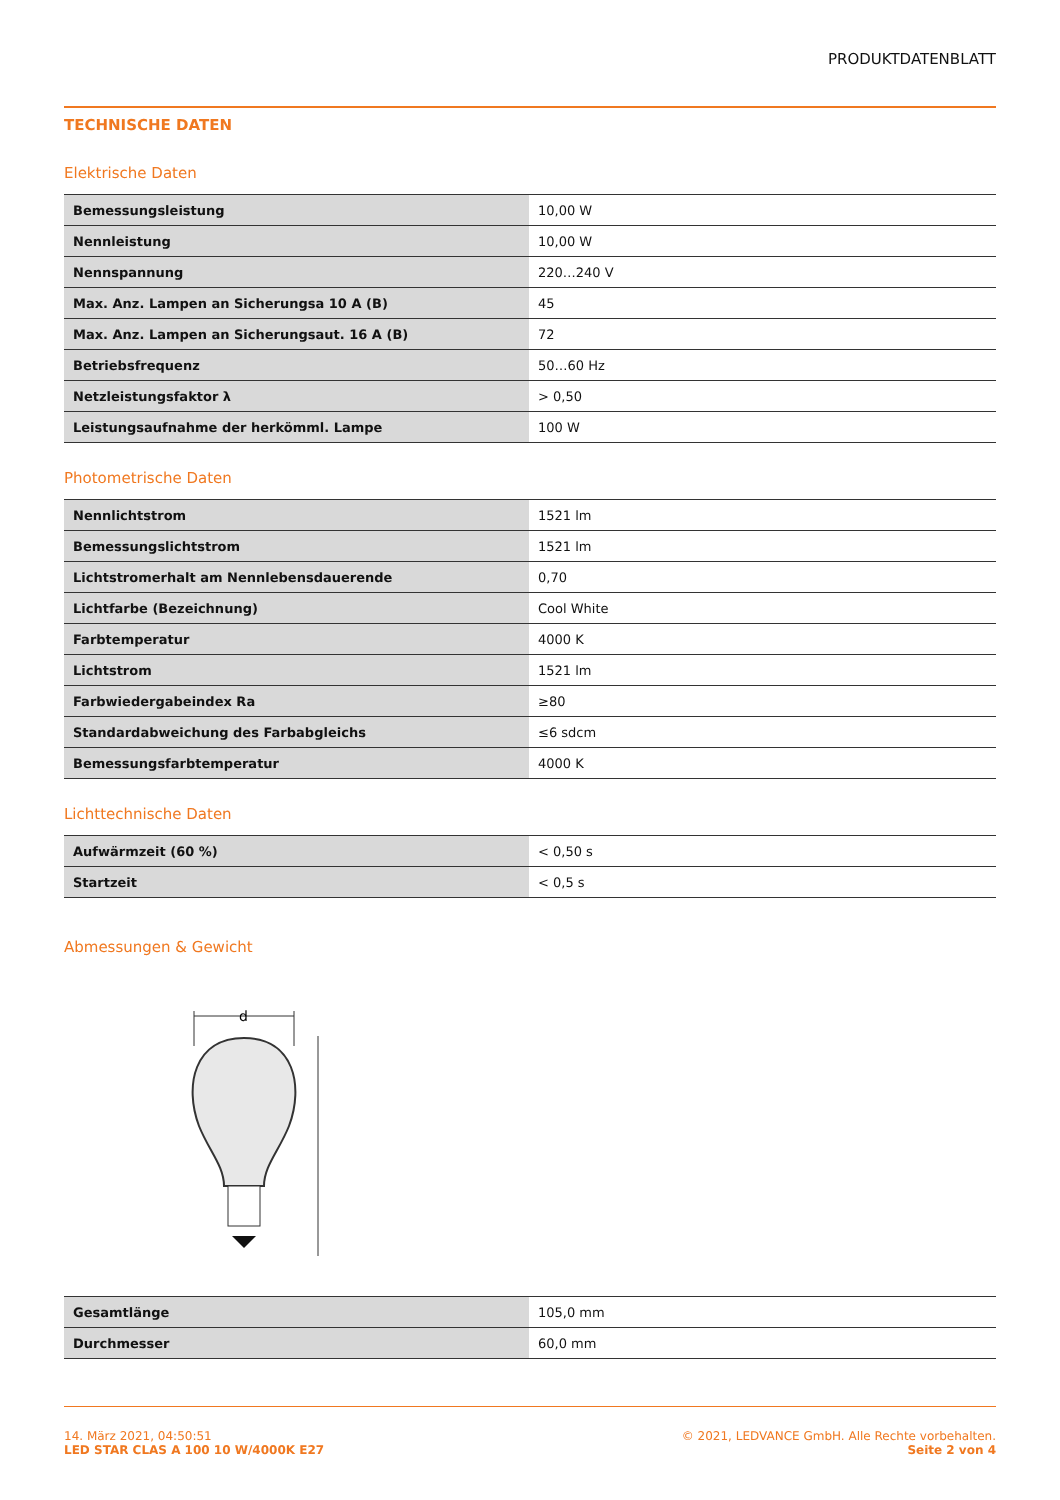PRODUKTDATENBLATT
TECHNISCHE DATEN
Elektrische Daten
| Bemessungsleistung | 10,00 W |
| Nennleistung | 10,00 W |
| Nennspannung | 220…240 V |
| Max. Anz. Lampen an Sicherungsa 10 A (B) | 45 |
| Max. Anz. Lampen an Sicherungsaut. 16 A (B) | 72 |
| Betriebsfrequenz | 50…60 Hz |
| Netzleistungsfaktor λ | > 0,50 |
| Leistungsaufnahme der herkömml. Lampe | 100 W |
Photometrische Daten
| Nennlichtstrom | 1521 lm |
| Bemessungslichtstrom | 1521 lm |
| Lichtstromerhalt am Nennlebensdauerende | 0,70 |
| Lichtfarbe (Bezeichnung) | Cool White |
| Farbtemperatur | 4000 K |
| Lichtstrom | 1521 lm |
| Farbwiedergabeindex Ra | ≥80 |
| Standardabweichung des Farbabgleichs | ≤6 sdcm |
| Bemessungsfarbtemperatur | 4000 K |
Lichttechnische Daten
| Aufwärmzeit (60 %) | < 0,50 s |
| Startzeit | < 0,5 s |
Abmessungen & Gewicht
d
| Gesamtlänge | 105,0 mm |
| Durchmesser | 60,0 mm |
14. März 2021, 04:50:51
LED STAR CLAS A 100 10 W/4000K E27
© 2021, LEDVANCE GmbH. Alle Rechte vorbehalten.
Seite 2 von 4